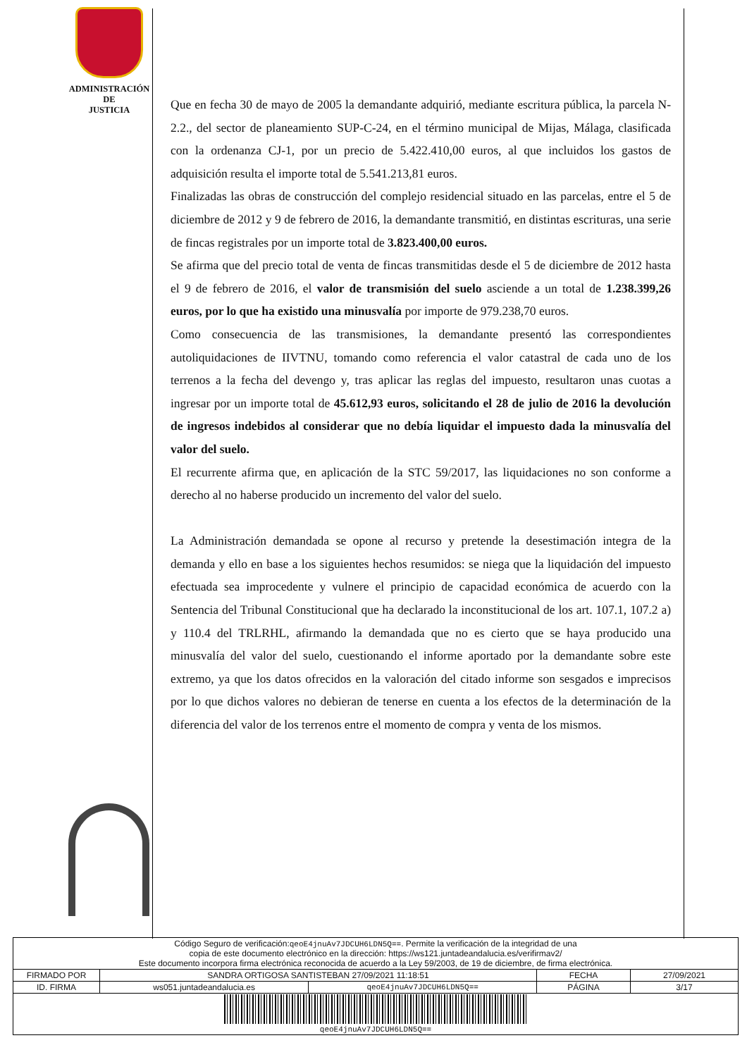ADMINISTRACIÓN
DE
JUSTICIA
Que en fecha 30 de mayo de 2005 la demandante adquirió, mediante escritura pública, la parcela N-2.2., del sector de planeamiento SUP-C-24, en el término municipal de Mijas, Málaga, clasificada con la ordenanza CJ-1, por un precio de 5.422.410,00 euros, al que incluidos los gastos de adquisición resulta el importe total de 5.541.213,81 euros.
Finalizadas las obras de construcción del complejo residencial situado en las parcelas, entre el 5 de diciembre de 2012 y 9 de febrero de 2016, la demandante transmitió, en distintas escrituras, una serie de fincas registrales por un importe total de 3.823.400,00 euros.
Se afirma que del precio total de venta de fincas transmitidas desde el 5 de diciembre de 2012 hasta el 9 de febrero de 2016, el valor de transmisión del suelo asciende a un total de 1.238.399,26 euros, por lo que ha existido una minusvalía por importe de 979.238,70 euros.
Como consecuencia de las transmisiones, la demandante presentó las correspondientes autoliquidaciones de IIVTNU, tomando como referencia el valor catastral de cada uno de los terrenos a la fecha del devengo y, tras aplicar las reglas del impuesto, resultaron unas cuotas a ingresar por un importe total de 45.612,93 euros, solicitando el 28 de julio de 2016 la devolución de ingresos indebidos al considerar que no debía liquidar el impuesto dada la minusvalía del valor del suelo.
El recurrente afirma que, en aplicación de la STC 59/2017, las liquidaciones no son conforme a derecho al no haberse producido un incremento del valor del suelo.
La Administración demandada se opone al recurso y pretende la desestimación integra de la demanda y ello en base a los siguientes hechos resumidos: se niega que la liquidación del impuesto efectuada sea improcedente y vulnere el principio de capacidad económica de acuerdo con la Sentencia del Tribunal Constitucional que ha declarado la inconstitucional de los art. 107.1, 107.2 a) y 110.4 del TRLRHL, afirmando la demandada que no es cierto que se haya producido una minusvalía del valor del suelo, cuestionando el informe aportado por la demandante sobre este extremo, ya que los datos ofrecidos en la valoración del citado informe son sesgados e imprecisos por lo que dichos valores no debieran de tenerse en cuenta a los efectos de la determinación de la diferencia del valor de los terrenos entre el momento de compra y venta de los mismos.
| Código Seguro de verificación: qeoE4jnuAv7JDCUH6LDN5Q== . Permite la verificación de la integridad de una copia de este documento electrónico en la dirección: https://ws121.juntadeandalucia.es/verifirmav2/ Este documento incorpora firma electrónica reconocida de acuerdo a la Ley 59/2003, de 19 de diciembre, de firma electrónica. | | | | |
| FIRMADO POR | SANDRA ORTIGOSA SANTISTEBAN 27/09/2021 11:18:51 | | FECHA | 27/09/2021 |
| ID. FIRMA | ws051.juntadeandalucia.es | qeoE4jnuAv7JDCUH6LDN5Q== | PÁGINA | 3/17 |
| qeoE4jnuAv7JDCUH6LDN5Q== | | | | |